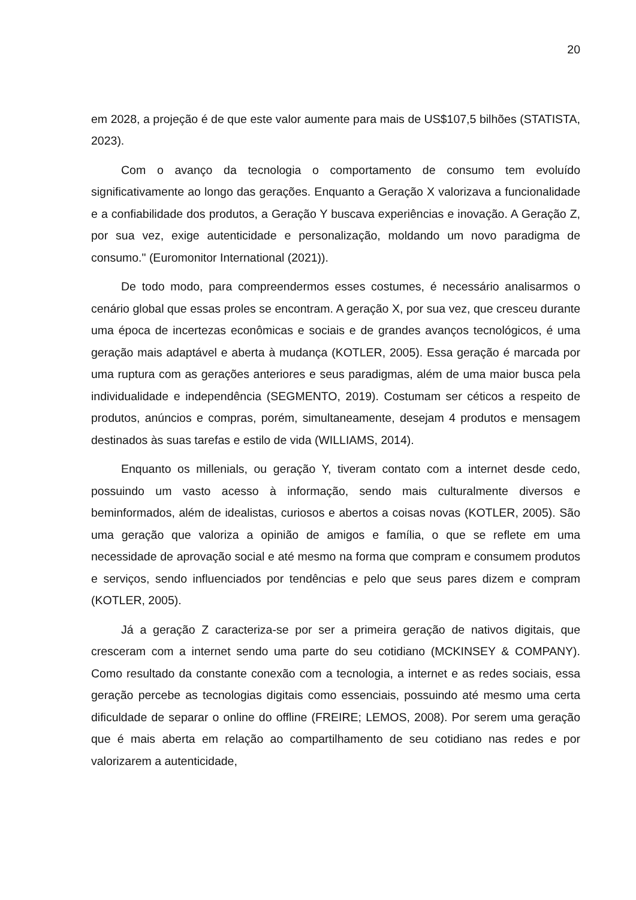20
em 2028, a projeção é de que este valor aumente para mais de US$107,5 bilhões (STATISTA, 2023).
Com o avanço da tecnologia o comportamento de consumo tem evoluído significativamente ao longo das gerações. Enquanto a Geração X valorizava a funcionalidade e a confiabilidade dos produtos, a Geração Y buscava experiências e inovação. A Geração Z, por sua vez, exige autenticidade e personalização, moldando um novo paradigma de consumo." (Euromonitor International (2021)).
De todo modo, para compreendermos esses costumes, é necessário analisarmos o cenário global que essas proles se encontram. A geração X, por sua vez, que cresceu durante uma época de incertezas econômicas e sociais e de grandes avanços tecnológicos, é uma geração mais adaptável e aberta à mudança (KOTLER, 2005). Essa geração é marcada por uma ruptura com as gerações anteriores e seus paradigmas, além de uma maior busca pela individualidade e independência (SEGMENTO, 2019). Costumam ser céticos a respeito de produtos, anúncios e compras, porém, simultaneamente, desejam 4 produtos e mensagem destinados às suas tarefas e estilo de vida (WILLIAMS, 2014).
Enquanto os millenials, ou geração Y, tiveram contato com a internet desde cedo, possuindo um vasto acesso à informação, sendo mais culturalmente diversos e beminformados, além de idealistas, curiosos e abertos a coisas novas (KOTLER, 2005). São uma geração que valoriza a opinião de amigos e família, o que se reflete em uma necessidade de aprovação social e até mesmo na forma que compram e consumem produtos e serviços, sendo influenciados por tendências e pelo que seus pares dizem e compram (KOTLER, 2005).
Já a geração Z caracteriza-se por ser a primeira geração de nativos digitais, que cresceram com a internet sendo uma parte do seu cotidiano (MCKINSEY & COMPANY). Como resultado da constante conexão com a tecnologia, a internet e as redes sociais, essa geração percebe as tecnologias digitais como essenciais, possuindo até mesmo uma certa dificuldade de separar o online do offline (FREIRE; LEMOS, 2008). Por serem uma geração que é mais aberta em relação ao compartilhamento de seu cotidiano nas redes e por valorizarem a autenticidade,